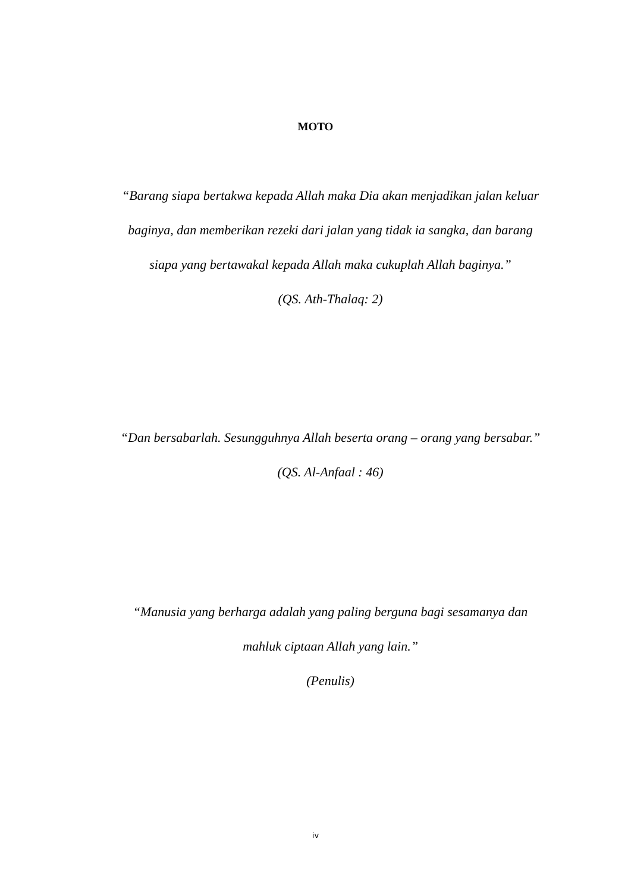MOTO
“Barang siapa bertakwa kepada Allah maka Dia akan menjadikan jalan keluar baginya, dan memberikan rezeki dari jalan yang tidak ia sangka, dan barang siapa yang bertawakal kepada Allah maka cukuplah Allah baginya.”
(QS. Ath-Thalaq: 2)
“Dan bersabarlah. Sesungguhnya Allah beserta orang – orang yang bersabar.”
(QS. Al-Anfaal : 46)
“Manusia yang berharga adalah yang paling berguna bagi sesamanya dan mahluk ciptaan Allah yang lain.”
(Penulis)
iv